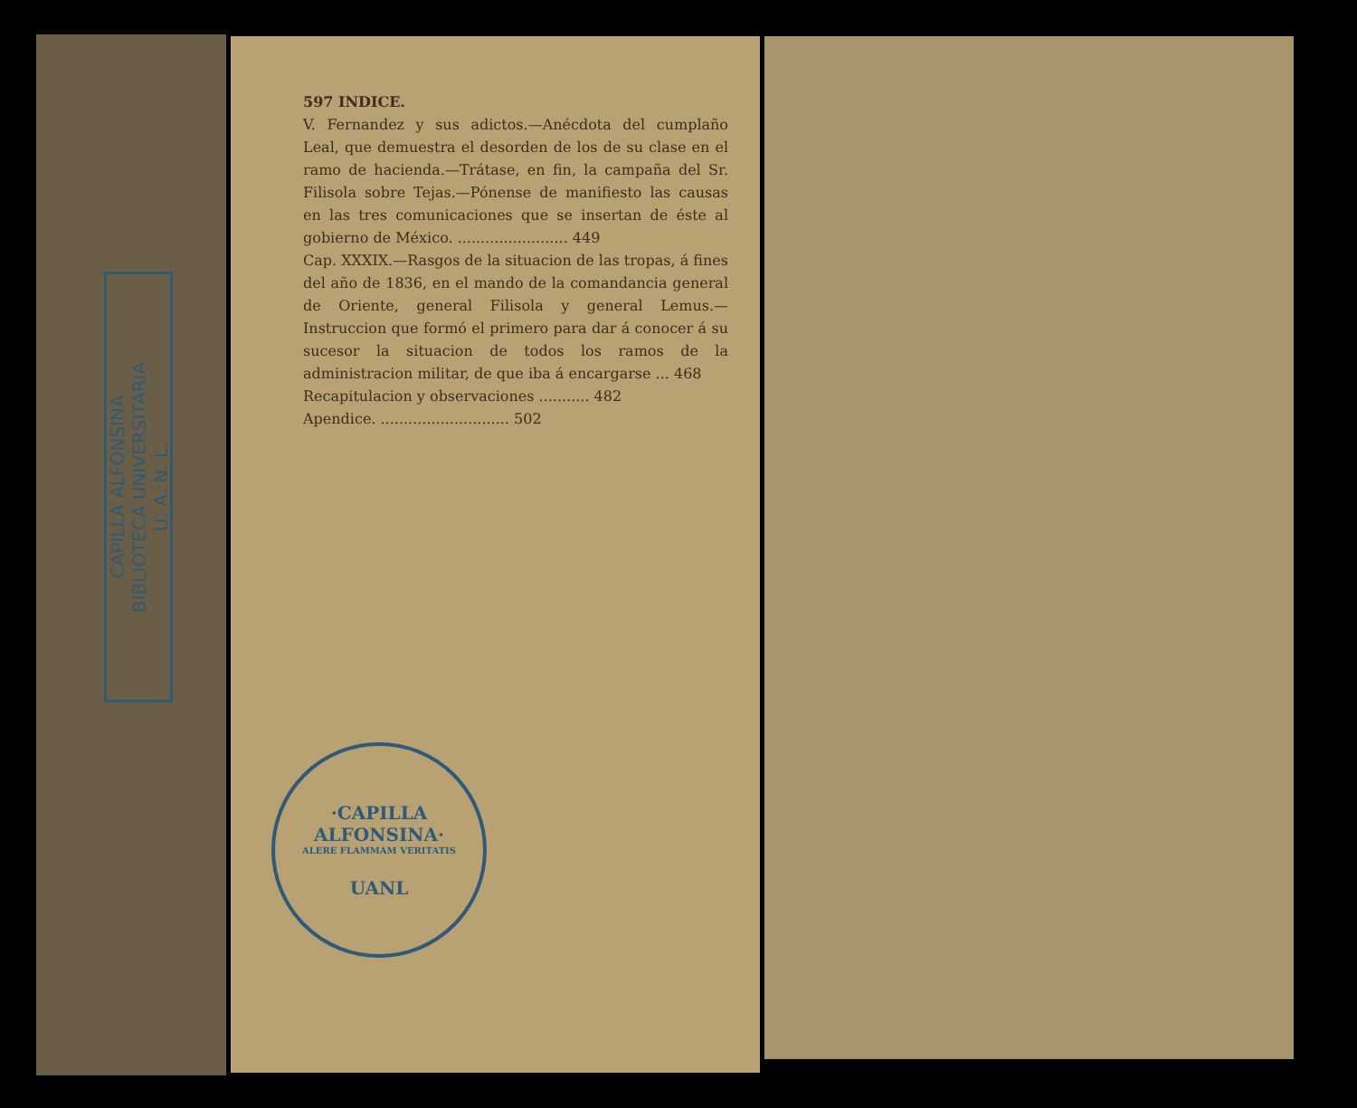CAPILLA ALFONSINA
BIBLIOTECA UNIVERSITARIA
U. A. N. L.
597 INDICE.
V. Fernandez y sus adictos.—Anécdota del cumplaño Leal, que demuestra el desorden de los de su clase en el ramo de hacienda.—Trátase, en fin, la campaña del Sr. Filisola sobre Tejas.—Pónense de manifiesto las causas en las tres comunicaciones que se insertan de éste al gobierno de México. ........................ 449
Cap. XXXIX.—Rasgos de la situacion de las tropas, á fines del año de 1836, en el mando de la comandancia general de Oriente, general Filisola y general Lemus.—Instruccion que formó el primero para dar á conocer á su sucesor la situacion de todos los ramos de la administracion militar, de que iba á encargarse ... 468
Recapitulacion y observaciones ........... 482
Apendice. ............................ 502
·CAPILLA ALFONSINA·
ALERE FLAMMAM VERITATIS
UANL